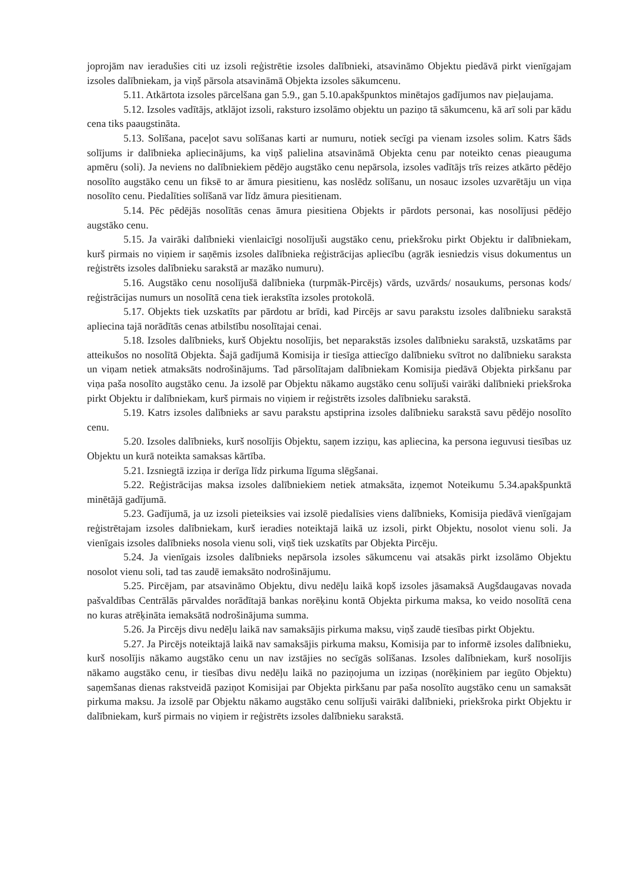joprojām nav ieradušies citi uz izsoli reģistrētie izsoles dalībnieki, atsavināmo Objektu piedāvā pirkt vienīgajam izsoles dalībniekam, ja viņš pārsola atsavināmā Objekta izsoles sākumcenu.
5.11. Atkārtota izsoles pārcelšana gan 5.9., gan 5.10.apakšpunktos minētajos gadījumos nav pieļaujama.
5.12. Izsoles vadītājs, atklājot izsoli, raksturo izsolāmo objektu un paziņo tā sākumcenu, kā arī soli par kādu cena tiks paaugstināta.
5.13. Solīšana, paceļot savu solīšanas karti ar numuru, notiek secīgi pa vienam izsoles solim. Katrs šāds solījums ir dalībnieka apliecinājums, ka viņš palielina atsavināmā Objekta cenu par noteikto cenas pieauguma apmēru (soli). Ja neviens no dalībniekiem pēdējo augstāko cenu nepārsola, izsoles vadītājs trīs reizes atkārto pēdējo nosolīto augstāko cenu un fiksē to ar āmura piesitienu, kas noslēdz solīšanu, un nosauc izsoles uzvarētāju un viņa nosolīto cenu. Piedalīties solīšanā var līdz āmura piesitienam.
5.14. Pēc pēdējās nosolītās cenas āmura piesitiena Objekts ir pārdots personai, kas nosolījusi pēdējo augstāko cenu.
5.15. Ja vairāki dalībnieki vienlaicīgi nosolījuši augstāko cenu, priekšroku pirkt Objektu ir dalībniekam, kurš pirmais no viņiem ir saņēmis izsoles dalībnieka reģistrācijas apliecību (agrāk iesniedzis visus dokumentus un reģistrēts izsoles dalībnieku sarakstā ar mazāko numuru).
5.16. Augstāko cenu nosolījušā dalībnieka (turpmāk-Pircējs) vārds, uzvārds/ nosaukums, personas kods/ reģistrācijas numurs un nosolītā cena tiek ierakstīta izsoles protokolā.
5.17. Objekts tiek uzskatīts par pārdotu ar brīdi, kad Pircējs ar savu parakstu izsoles dalībnieku sarakstā apliecina tajā norādītās cenas atbilstību nosolītajai cenai.
5.18. Izsoles dalībnieks, kurš Objektu nosolījis, bet neparakstās izsoles dalībnieku sarakstā, uzskatāms par atteikušos no nosolītā Objekta. Šajā gadījumā Komisija ir tiesīga attiecīgo dalībnieku svītrot no dalībnieku saraksta un viņam netiek atmaksāts nodrošinājums. Tad pārsolītajam dalībniekam Komisija piedāvā Objekta pirkšanu par viņa paša nosolīto augstāko cenu. Ja izsolē par Objektu nākamo augstāko cenu solījuši vairāki dalībnieki priekšroka pirkt Objektu ir dalībniekam, kurš pirmais no viņiem ir reģistrēts izsoles dalībnieku sarakstā.
5.19. Katrs izsoles dalībnieks ar savu parakstu apstiprina izsoles dalībnieku sarakstā savu pēdējo nosolīto cenu.
5.20. Izsoles dalībnieks, kurš nosolījis Objektu, saņem izziņu, kas apliecina, ka persona ieguvusi tiesības uz Objektu un kurā noteikta samaksas kārtība.
5.21. Izsniegtā izziņa ir derīga līdz pirkuma līguma slēgšanai.
5.22. Reģistrācijas maksa izsoles dalībniekiem netiek atmaksāta, izņemot Noteikumu 5.34.apakšpunktā minētājā gadījumā.
5.23. Gadījumā, ja uz izsoli pieteiksies vai izsolē piedalīsies viens dalībnieks, Komisija piedāvā vienīgajam reģistrētajam izsoles dalībniekam, kurš ieradies noteiktajā laikā uz izsoli, pirkt Objektu, nosolot vienu soli. Ja vienīgais izsoles dalībnieks nosola vienu soli, viņš tiek uzskatīts par Objekta Pircēju.
5.24. Ja vienīgais izsoles dalībnieks nepārsola izsoles sākumcenu vai atsakās pirkt izsolāmo Objektu nosolot vienu soli, tad tas zaudē iemaksāto nodrošinājumu.
5.25. Pircējam, par atsavināmo Objektu, divu nedēļu laikā kopš izsoles jāsamaksā Augšdaugavas novada pašvaldības Centrālās pārvaldes norādītajā bankas norēķinu kontā Objekta pirkuma maksa, ko veido nosolītā cena no kuras atrēķināta iemaksātā nodrošinājuma summa.
5.26. Ja Pircējs divu nedēļu laikā nav samaksājis pirkuma maksu, viņš zaudē tiesības pirkt Objektu.
5.27. Ja Pircējs noteiktajā laikā nav samaksājis pirkuma maksu, Komisija par to informē izsoles dalībnieku, kurš nosolījis nākamo augstāko cenu un nav izstājies no secīgās solīšanas. Izsoles dalībniekam, kurš nosolījis nākamo augstāko cenu, ir tiesības divu nedēļu laikā no paziņojuma un izziņas (norēķiniem par iegūto Objektu) saņemšanas dienas rakstveidā paziņot Komisijai par Objekta pirkšanu par paša nosolīto augstāko cenu un samaksāt pirkuma maksu. Ja izsolē par Objektu nākamo augstāko cenu solījuši vairāki dalībnieki, priekšroka pirkt Objektu ir dalībniekam, kurš pirmais no viņiem ir reģistrēts izsoles dalībnieku sarakstā.